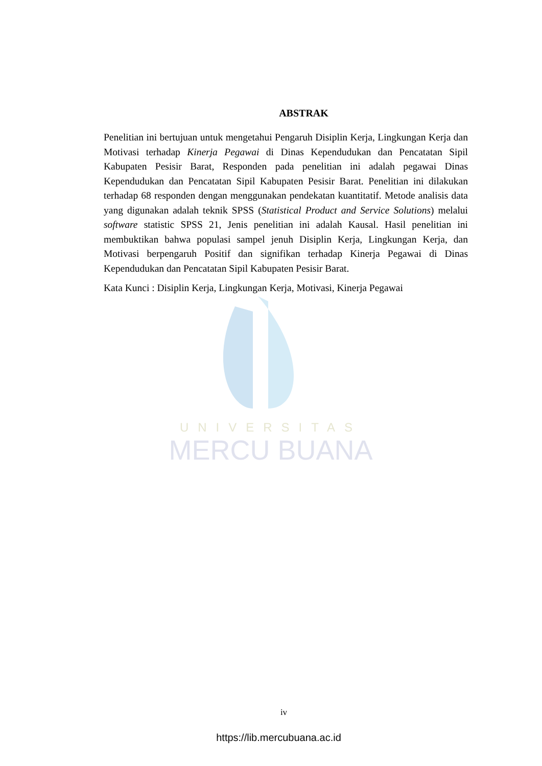UNIVERSITAS
MERCU BUANA
ABSTRAK
Penelitian ini bertujuan untuk mengetahui Pengaruh Disiplin Kerja, Lingkungan Kerja dan Motivasi terhadap Kinerja Pegawai di Dinas Kependudukan dan Pencatatan Sipil Kabupaten Pesisir Barat, Responden pada penelitian ini adalah pegawai Dinas Kependudukan dan Pencatatan Sipil Kabupaten Pesisir Barat. Penelitian ini dilakukan terhadap 68 responden dengan menggunakan pendekatan kuantitatif. Metode analisis data yang digunakan adalah teknik SPSS (Statistical Product and Service Solutions) melalui software statistic SPSS 21, Jenis penelitian ini adalah Kausal. Hasil penelitian ini membuktikan bahwa populasi sampel jenuh Disiplin Kerja, Lingkungan Kerja, dan Motivasi berpengaruh Positif dan signifikan terhadap Kinerja Pegawai di Dinas Kependudukan dan Pencatatan Sipil Kabupaten Pesisir Barat.
Kata Kunci : Disiplin Kerja, Lingkungan Kerja, Motivasi, Kinerja Pegawai
iv
https://lib.mercubuana.ac.id